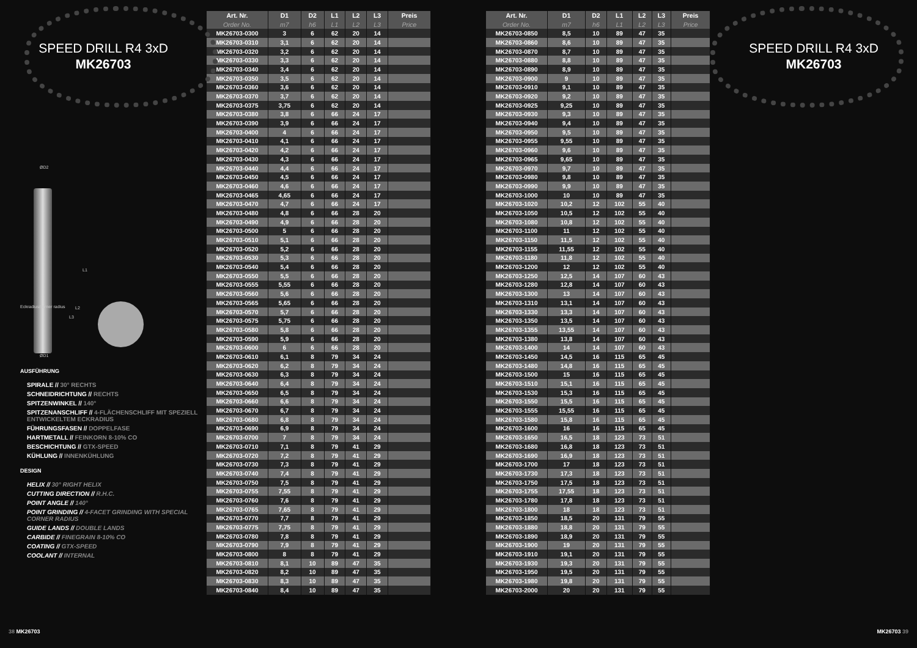SPEED DRILL R4 3xD
MK26703
ØD2
L1
L2
L3
ØD1
Eckradius/corner radius
AUSFÜHRUNG
SPIRALE // 30° RECHTS
SCHNEIDRICHTUNG // RECHTS
SPITZENWINKEL // 140°
SPITZENANSCHLIFF // 4-FLÄCHENSCHLIFF MIT SPEZIELL ENTWICKELTEM ECKRADIUS
FÜHRUNGSFASEN // DOPPELFASE
HARTMETALL // FEINKORN 8-10% CO
BESCHICHTUNG // GTX-SPEED
KÜHLUNG // INNENKÜHLUNG
DESIGN
HELIX // 30° RIGHT HELIX
CUTTING DIRECTION // R.H.C.
POINT ANGLE // 140°
POINT GRINDING // 4-FACET GRINDING WITH SPECIAL CORNER RADIUS
GUIDE LANDS // DOUBLE LANDS
CARBIDE // FINEGRAIN 8-10% CO
COATING // GTX-SPEED
COOLANT // INTERNAL
38 MK26703
| Art. Nr. | D1 | D2 | L1 | L2 | L3 | Preis |
| --- | --- | --- | --- | --- | --- | --- |
| Order No. | m7 | h6 | L1 | L2 | L3 | Price |
| MK26703-0300 | 3 | 6 | 62 | 20 | 14 | |
| MK26703-0310 | 3,1 | 6 | 62 | 20 | 14 | |
| MK26703-0320 | 3,2 | 6 | 62 | 20 | 14 | |
| MK26703-0330 | 3,3 | 6 | 62 | 20 | 14 | |
| MK26703-0340 | 3,4 | 6 | 62 | 20 | 14 | |
| MK26703-0350 | 3,5 | 6 | 62 | 20 | 14 | |
| MK26703-0360 | 3,6 | 6 | 62 | 20 | 14 | |
| MK26703-0370 | 3,7 | 6 | 62 | 20 | 14 | |
| MK26703-0375 | 3,75 | 6 | 62 | 20 | 14 | |
| MK26703-0380 | 3,8 | 6 | 66 | 24 | 17 | |
| MK26703-0390 | 3,9 | 6 | 66 | 24 | 17 | |
| MK26703-0400 | 4 | 6 | 66 | 24 | 17 | |
| MK26703-0410 | 4,1 | 6 | 66 | 24 | 17 | |
| MK26703-0420 | 4,2 | 6 | 66 | 24 | 17 | |
| MK26703-0430 | 4,3 | 6 | 66 | 24 | 17 | |
| MK26703-0440 | 4,4 | 6 | 66 | 24 | 17 | |
| MK26703-0450 | 4,5 | 6 | 66 | 24 | 17 | |
| MK26703-0460 | 4,6 | 6 | 66 | 24 | 17 | |
| MK26703-0465 | 4,65 | 6 | 66 | 24 | 17 | |
| MK26703-0470 | 4,7 | 6 | 66 | 24 | 17 | |
| MK26703-0480 | 4,8 | 6 | 66 | 28 | 20 | |
| MK26703-0490 | 4,9 | 6 | 66 | 28 | 20 | |
| MK26703-0500 | 5 | 6 | 66 | 28 | 20 | |
| MK26703-0510 | 5,1 | 6 | 66 | 28 | 20 | |
| MK26703-0520 | 5,2 | 6 | 66 | 28 | 20 | |
| MK26703-0530 | 5,3 | 6 | 66 | 28 | 20 | |
| MK26703-0540 | 5,4 | 6 | 66 | 28 | 20 | |
| MK26703-0550 | 5,5 | 6 | 66 | 28 | 20 | |
| MK26703-0555 | 5,55 | 6 | 66 | 28 | 20 | |
| MK26703-0560 | 5,6 | 6 | 66 | 28 | 20 | |
| MK26703-0565 | 5,65 | 6 | 66 | 28 | 20 | |
| MK26703-0570 | 5,7 | 6 | 66 | 28 | 20 | |
| MK26703-0575 | 5,75 | 6 | 66 | 28 | 20 | |
| MK26703-0580 | 5,8 | 6 | 66 | 28 | 20 | |
| MK26703-0590 | 5,9 | 6 | 66 | 28 | 20 | |
| MK26703-0600 | 6 | 6 | 66 | 28 | 20 | |
| MK26703-0610 | 6,1 | 8 | 79 | 34 | 24 | |
| MK26703-0620 | 6,2 | 8 | 79 | 34 | 24 | |
| MK26703-0630 | 6,3 | 8 | 79 | 34 | 24 | |
| MK26703-0640 | 6,4 | 8 | 79 | 34 | 24 | |
| MK26703-0650 | 6,5 | 8 | 79 | 34 | 24 | |
| MK26703-0660 | 6,6 | 8 | 79 | 34 | 24 | |
| MK26703-0670 | 6,7 | 8 | 79 | 34 | 24 | |
| MK26703-0680 | 6,8 | 8 | 79 | 34 | 24 | |
| MK26703-0690 | 6,9 | 8 | 79 | 34 | 24 | |
| MK26703-0700 | 7 | 8 | 79 | 34 | 24 | |
| MK26703-0710 | 7,1 | 8 | 79 | 41 | 29 | |
| MK26703-0720 | 7,2 | 8 | 79 | 41 | 29 | |
| MK26703-0730 | 7,3 | 8 | 79 | 41 | 29 | |
| MK26703-0740 | 7,4 | 8 | 79 | 41 | 29 | |
| MK26703-0750 | 7,5 | 8 | 79 | 41 | 29 | |
| MK26703-0755 | 7,55 | 8 | 79 | 41 | 29 | |
| MK26703-0760 | 7,6 | 8 | 79 | 41 | 29 | |
| MK26703-0765 | 7,65 | 8 | 79 | 41 | 29 | |
| MK26703-0770 | 7,7 | 8 | 79 | 41 | 29 | |
| MK26703-0775 | 7,75 | 8 | 79 | 41 | 29 | |
| MK26703-0780 | 7,8 | 8 | 79 | 41 | 29 | |
| MK26703-0790 | 7,9 | 8 | 79 | 41 | 29 | |
| MK26703-0800 | 8 | 8 | 79 | 41 | 29 | |
| MK26703-0810 | 8,1 | 10 | 89 | 47 | 35 | |
| MK26703-0820 | 8,2 | 10 | 89 | 47 | 35 | |
| MK26703-0830 | 8,3 | 10 | 89 | 47 | 35 | |
| MK26703-0840 | 8,4 | 10 | 89 | 47 | 35 | |
| Art. Nr. | D1 | D2 | L1 | L2 | L3 | Preis |
| --- | --- | --- | --- | --- | --- | --- |
| Order No. | m7 | h6 | L1 | L2 | L3 | Price |
| MK26703-0850 | 8,5 | 10 | 89 | 47 | 35 | |
| MK26703-0860 | 8,6 | 10 | 89 | 47 | 35 | |
| MK26703-0870 | 8,7 | 10 | 89 | 47 | 35 | |
| MK26703-0880 | 8,8 | 10 | 89 | 47 | 35 | |
| MK26703-0890 | 8,9 | 10 | 89 | 47 | 35 | |
| MK26703-0900 | 9 | 10 | 89 | 47 | 35 | |
| MK26703-0910 | 9,1 | 10 | 89 | 47 | 35 | |
| MK26703-0920 | 9,2 | 10 | 89 | 47 | 35 | |
| MK26703-0925 | 9,25 | 10 | 89 | 47 | 35 | |
| MK26703-0930 | 9,3 | 10 | 89 | 47 | 35 | |
| MK26703-0940 | 9,4 | 10 | 89 | 47 | 35 | |
| MK26703-0950 | 9,5 | 10 | 89 | 47 | 35 | |
| MK26703-0955 | 9,55 | 10 | 89 | 47 | 35 | |
| MK26703-0960 | 9,6 | 10 | 89 | 47 | 35 | |
| MK26703-0965 | 9,65 | 10 | 89 | 47 | 35 | |
| MK26703-0970 | 9,7 | 10 | 89 | 47 | 35 | |
| MK26703-0980 | 9,8 | 10 | 89 | 47 | 35 | |
| MK26703-0990 | 9,9 | 10 | 89 | 47 | 35 | |
| MK26703-1000 | 10 | 10 | 89 | 47 | 35 | |
| MK26703-1020 | 10,2 | 12 | 102 | 55 | 40 | |
| MK26703-1050 | 10,5 | 12 | 102 | 55 | 40 | |
| MK26703-1080 | 10,8 | 12 | 102 | 55 | 40 | |
| MK26703-1100 | 11 | 12 | 102 | 55 | 40 | |
| MK26703-1150 | 11,5 | 12 | 102 | 55 | 40 | |
| MK26703-1155 | 11,55 | 12 | 102 | 55 | 40 | |
| MK26703-1180 | 11,8 | 12 | 102 | 55 | 40 | |
| MK26703-1200 | 12 | 12 | 102 | 55 | 40 | |
| MK26703-1250 | 12,5 | 14 | 107 | 60 | 43 | |
| MK26703-1280 | 12,8 | 14 | 107 | 60 | 43 | |
| MK26703-1300 | 13 | 14 | 107 | 60 | 43 | |
| MK26703-1310 | 13,1 | 14 | 107 | 60 | 43 | |
| MK26703-1330 | 13,3 | 14 | 107 | 60 | 43 | |
| MK26703-1350 | 13,5 | 14 | 107 | 60 | 43 | |
| MK26703-1355 | 13,55 | 14 | 107 | 60 | 43 | |
| MK26703-1380 | 13,8 | 14 | 107 | 60 | 43 | |
| MK26703-1400 | 14 | 14 | 107 | 60 | 43 | |
| MK26703-1450 | 14,5 | 16 | 115 | 65 | 45 | |
| MK26703-1480 | 14,8 | 16 | 115 | 65 | 45 | |
| MK26703-1500 | 15 | 16 | 115 | 65 | 45 | |
| MK26703-1510 | 15,1 | 16 | 115 | 65 | 45 | |
| MK26703-1530 | 15,3 | 16 | 115 | 65 | 45 | |
| MK26703-1550 | 15,5 | 16 | 115 | 65 | 45 | |
| MK26703-1555 | 15,55 | 16 | 115 | 65 | 45 | |
| MK26703-1580 | 15,8 | 16 | 115 | 65 | 45 | |
| MK26703-1600 | 16 | 16 | 115 | 65 | 45 | |
| MK26703-1650 | 16,5 | 18 | 123 | 73 | 51 | |
| MK26703-1680 | 16,8 | 18 | 123 | 73 | 51 | |
| MK26703-1690 | 16,9 | 18 | 123 | 73 | 51 | |
| MK26703-1700 | 17 | 18 | 123 | 73 | 51 | |
| MK26703-1730 | 17,3 | 18 | 123 | 73 | 51 | |
| MK26703-1750 | 17,5 | 18 | 123 | 73 | 51 | |
| MK26703-1755 | 17,55 | 18 | 123 | 73 | 51 | |
| MK26703-1780 | 17,8 | 18 | 123 | 73 | 51 | |
| MK26703-1800 | 18 | 18 | 123 | 73 | 51 | |
| MK26703-1850 | 18,5 | 20 | 131 | 79 | 55 | |
| MK26703-1880 | 18,8 | 20 | 131 | 79 | 55 | |
| MK26703-1890 | 18,9 | 20 | 131 | 79 | 55 | |
| MK26703-1900 | 19 | 20 | 131 | 79 | 55 | |
| MK26703-1910 | 19,1 | 20 | 131 | 79 | 55 | |
| MK26703-1930 | 19,3 | 20 | 131 | 79 | 55 | |
| MK26703-1950 | 19,5 | 20 | 131 | 79 | 55 | |
| MK26703-1980 | 19,8 | 20 | 131 | 79 | 55 | |
| MK26703-2000 | 20 | 20 | 131 | 79 | 55 | |
SPEED DRILL R4 3xD
MK26703
MK26703 39